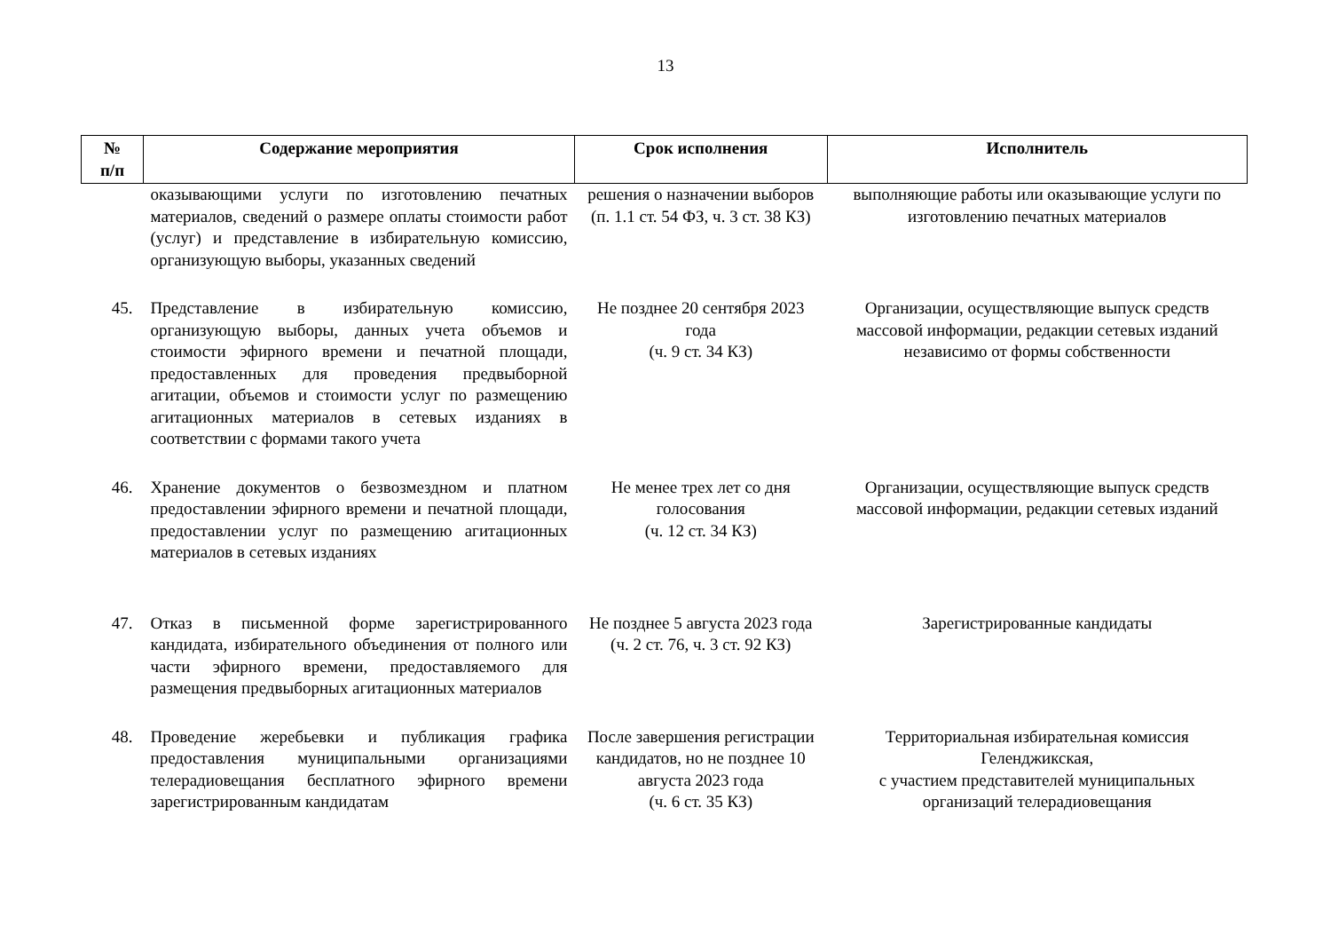13
| № п/п | Содержание мероприятия | Срок исполнения | Исполнитель |
| --- | --- | --- | --- |
| | оказывающими услуги по изготовлению печатных материалов, сведений о размере оплаты стоимости работ (услуг) и представление в избирательную комиссию, организующую выборы, указанных сведений | решения о назначении выборов (п. 1.1 ст. 54 ФЗ, ч. 3 ст. 38 КЗ) | выполняющие работы или оказывающие услуги по изготовлению печатных материалов |
| 45. | Представление в избирательную комиссию, организующую выборы, данных учета объемов и стоимости эфирного времени и печатной площади, предоставленных для проведения предвыборной агитации, объемов и стоимости услуг по размещению агитационных материалов в сетевых изданиях в соответствии с формами такого учета | Не позднее 20 сентября 2023 года (ч. 9 ст. 34 КЗ) | Организации, осуществляющие выпуск средств массовой информации, редакции сетевых изданий независимо от формы собственности |
| 46. | Хранение документов о безвозмездном и платном предоставлении эфирного времени и печатной площади, предоставлении услуг по размещению агитационных материалов в сетевых изданиях | Не менее трех лет со дня голосования (ч. 12 ст. 34 КЗ) | Организации, осуществляющие выпуск средств массовой информации, редакции сетевых изданий |
| 47. | Отказ в письменной форме зарегистрированного кандидата, избирательного объединения от полного или части эфирного времени, предоставляемого для размещения предвыборных агитационных материалов | Не позднее 5 августа 2023 года (ч. 2 ст. 76, ч. 3 ст. 92 КЗ) | Зарегистрированные кандидаты |
| 48. | Проведение жеребьевки и публикация графика предоставления муниципальными организациями телерадиовещания бесплатного эфирного времени зарегистрированным кандидатам | После завершения регистрации кандидатов, но не позднее 10 августа 2023 года (ч. 6 ст. 35 КЗ) | Территориальная избирательная комиссия Геленджикская, с участием представителей муниципальных организаций телерадиовещания |